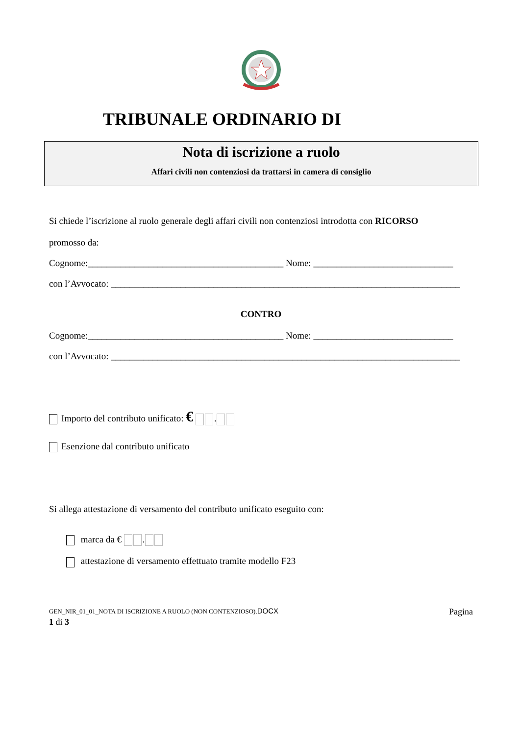TRIBUNALE ORDINARIO DI
Nota di iscrizione a ruolo
Affari civili non contenziosi da trattarsi in camera di consiglio
Si chiede l’iscrizione al ruolo generale degli affari civili non contenziosi introdotta con RICORSO
promosso da:
Cognome:__________________________________________ Nome: ______________________________
con l’Avvocato: ___________________________________________________________________________
CONTRO
Cognome:__________________________________________ Nome: ______________________________
con l’Avvocato: ___________________________________________________________________________
Importo del contributo unificato: € .
Esenzione dal contributo unificato
Si allega attestazione di versamento del contributo unificato eseguito con:
marca da € .
attestazione di versamento effettuato tramite modello F23
GEN_NIR_01_01_NOTA DI ISCRIZIONE A RUOLO (NON CONTENZIOSO).DOCX Pagina
1 di 3